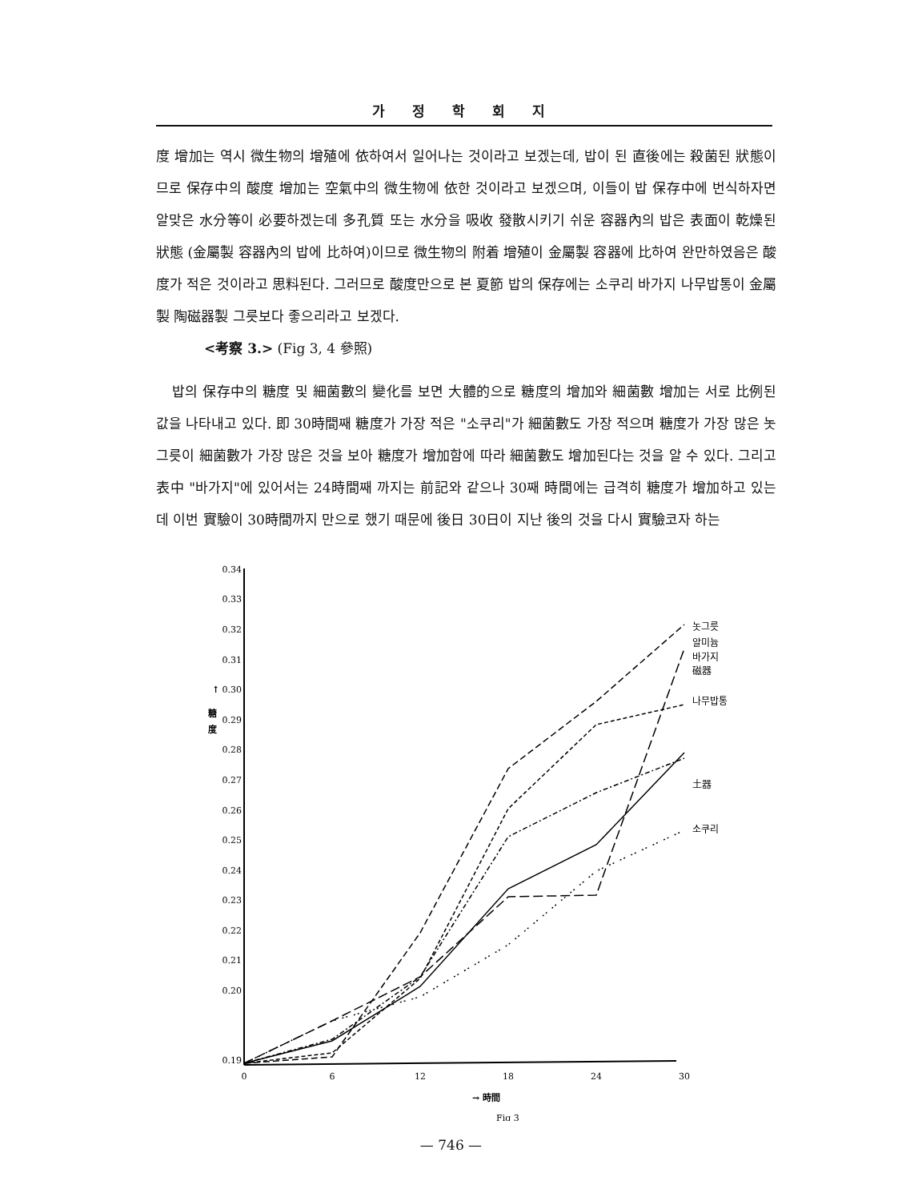가 정 학 회 지
度 增加는 역시 微生物의 增殖에 依하여서 일어나는 것이라고 보겠는데, 밥이 된 直後에는 殺菌된 狀態이므로 保存中의 酸度 增加는 空氣中의 微生物에 依한 것이라고 보겠으며, 이들이 밥 保存中에 번식하자면 알맞은 水分等이 必要하겠는데 多孔質 또는 水分을 吸收 發散시키기 쉬운 容器內의 밥은 表面이 乾燥된 狀態 (金屬製 容器內의 밥에 比하여)이므로 微生物의 附着 增殖이 金屬製 容器에 比하여 완만하였음은 酸度가 적은 것이라고 思料된다. 그러므로 酸度만으로 본 夏節 밥의 保存에는 소쿠리 바가지 나무밥통이 金屬製 陶磁器製 그릇보다 좋으리라고 보겠다.
<考察 3.> (Fig 3, 4 參照)
밥의 保存中의 糖度 및 細菌數의 變化를 보면 大體的으로 糖度의 增加와 細菌數 增加는 서로 比例된 값을 나타내고 있다. 即 30時間째 糖度가 가장 적은 "소쿠리"가 細菌數도 가장 적으며 糖度가 가장 많은 놋그릇이 細菌數가 가장 많은 것을 보아 糖度가 增加함에 따라 細菌數도 增加된다는 것을 알 수 있다. 그리고 表中 "바가지"에 있어서는 24時間째 까지는 前記와 같으나 30째 時間에는 급격히 糖度가 增加하고 있는데 이번 實驗이 30時間까지 만으로 했기 때문에 後日 30日이 지난 後의 것을 다시 實驗코자 하는
0.34
0.33
0.32
0.31
0.30
0.29
0.28
0.27
0.26
0.25
0.24
0.23
0.22
0.21
0.20
0.19
↑
糖
度
0
6
12
18
24
30
→ 時間
Fig 3
놋그릇
알미늄
바가지
磁器
나무밥통
土器
소쿠리
— 746 —